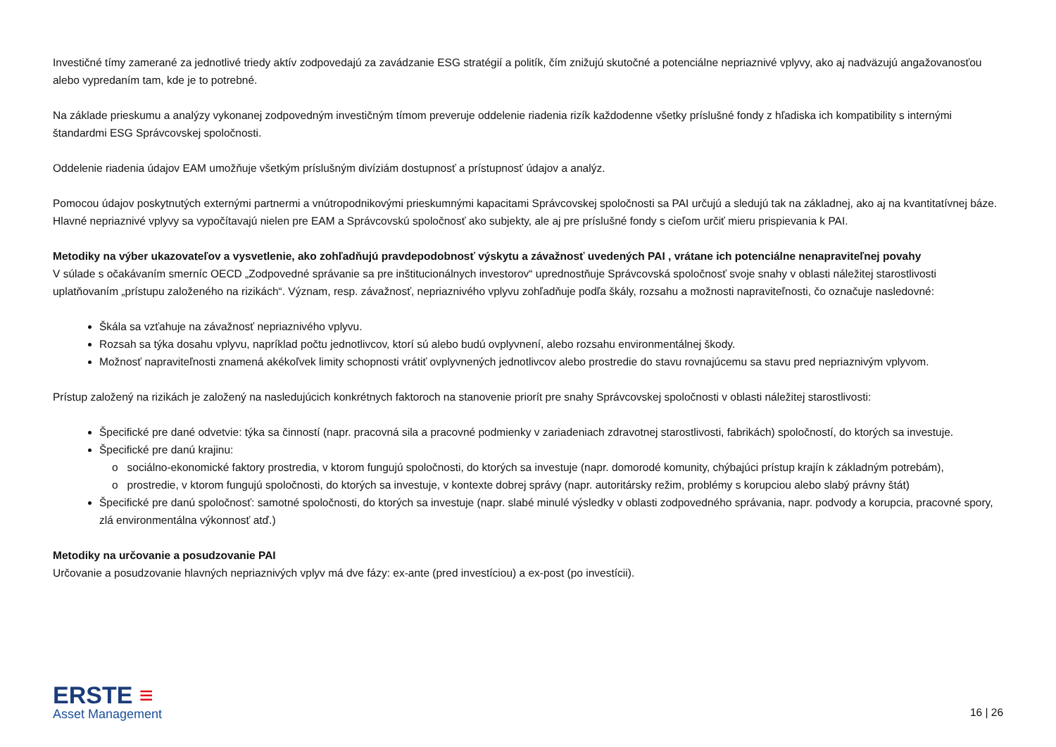Investičné tímy zamerané za jednotlivé triedy aktív zodpovedajú za zavádzanie ESG stratégií a politík, čím znižujú skutočné a potenciálne nepriaznivé vplyvy, ako aj nadväzujú angažovanosťou alebo vypredaním tam, kde je to potrebné.
Na základe prieskumu a analýzy vykonanej zodpovedným investičným tímom preveruje oddelenie riadenia rizík každodenne všetky príslušné fondy z hľadiska ich kompatibility s internými štandardmi ESG Správcovskej spoločnosti.
Oddelenie riadenia údajov EAM umožňuje všetkým príslušným divíziám dostupnosť a prístupnosť údajov a analýz.
Pomocou údajov poskytnutých externými partnermi a vnútropodnikovými prieskumnými kapacitami Správcovskej spoločnosti sa PAI určujú a sledujú tak na základnej, ako aj na kvantitatívnej báze. Hlavné nepriaznivé vplyvy sa vypočítavajú nielen pre EAM a Správcovskú spoločnosť ako subjekty, ale aj pre príslušné fondy s cieľom určiť mieru prispievania k PAI.
Metodiky na výber ukazovateľov a vysvetlenie, ako zohľadňujú pravdepodobnosť výskytu a závažnosť uvedených PAI , vrátane ich potenciálne nenapraviteľnej povahy
V súlade s očakávaním smerníc OECD „Zodpovedné správanie sa pre inštitucionálnych investorov“ uprednostňuje Správcovská spoločnosť svoje snahy v oblasti náležitej starostlivosti uplatňovaním „prístupu založeného na rizikách“. Význam, resp. závažnosť, nepriaznivého vplyvu zohľadňuje podľa škály, rozsahu a možnosti napraviteľnosti, čo označuje nasledovné:
Škála sa vzťahuje na závažnosť nepriaznivého vplyvu.
Rozsah sa týka dosahu vplyvu, napríklad počtu jednotlivcov, ktorí sú alebo budú ovplyvnení, alebo rozsahu environmentálnej škody.
Možnosť napraviteľnosti znamená akékoľvek limity schopnosti vrátiť ovplyvnených jednotlivcov alebo prostredie do stavu rovnajúcemu sa stavu pred nepriaznivým vplyvom.
Prístup založený na rizikách je založený na nasledujúcich konkrétnych faktoroch na stanovenie priorít pre snahy Správcovskej spoločnosti v oblasti náležitej starostlivosti:
Špecifické pre dané odvetvie: týka sa činností (napr. pracovná sila a pracovné podmienky v zariadeniach zdravotnej starostlivosti, fabrikách) spoločností, do ktorých sa investuje.
Špecifické pre danú krajinu:
o sociálno-ekonomické faktory prostredia, v ktorom fungujú spoločnosti, do ktorých sa investuje (napr. domorodé komunity, chýbajúci prístup krajín k základným potrebám),
o prostredie, v ktorom fungujú spoločnosti, do ktorých sa investuje, v kontexte dobrej správy (napr. autoritársky režim, problémy s korupciou alebo slabý právny štát)
Špecifické pre danú spoločnosť: samotné spoločnosti, do ktorých sa investuje (napr. slabé minulé výsledky v oblasti zodpovedného správania, napr. podvody a korupcia, pracovné spory, zlá environmentálna výkonnosť atď.)
Metodiky na určovanie a posudzovanie PAI
Určovanie a posudzovanie hlavných nepriaznivých vplyv má dve fázy: ex-ante (pred investíciou) a ex-post (po investícii).
ERSTE ≡
Asset Management
16 | 26